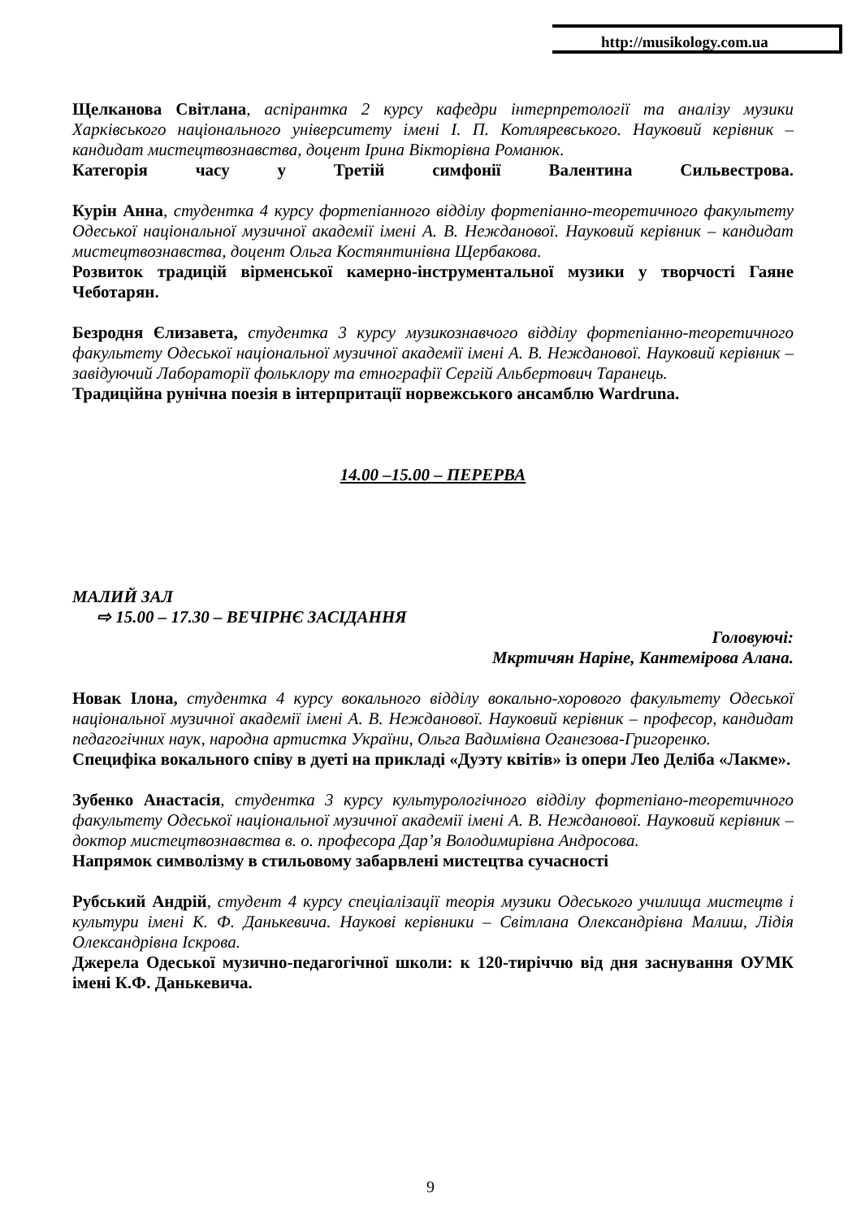http://musikology.com.ua
Щелканова Світлана, аспірантка 2 курсу кафедри інтерпретології та аналізу музики Харківського національного університету імені І. П. Котляревського. Науковий керівник – кандидат мистецтвознавства, доцент Ірина Вікторівна Романюк.
Категорія часу у Третій симфонії Валентина Сильвестрова.
Курін Анна, студентка 4 курсу фортепіанного відділу фортепіанно-теоретичного факультету Одеської національної музичної академії імені А. В. Нежданової. Науковий керівник – кандидат мистецтвознавства, доцент Ольга Костянтинівна Щербакова.
Розвиток традицій вірменської камерно-інструментальної музики у творчості Гаяне Чеботарян.
Безродня Єлизавета, студентка 3 курсу музикознавчого відділу фортепіанно-теоретичного факультету Одеської національної музичної академії імені А. В. Нежданової. Науковий керівник – завідуючий Лабораторії фольклору та етнографії Сергій Альбертович Таранець.
Традиційна рунічна поезія в інтерпритації норвежського ансамблю Wardruna.
14.00 –15.00 – ПЕРЕРВА
МАЛИЙ ЗАЛ
⇨ 15.00 – 17.30 – ВЕЧІРНЄ ЗАСІДАННЯ
Головуючі:
Мкртичян Наріне, Кантемірова Алана.
Новак Ілона, студентка 4 курсу вокального відділу вокально-хорового факультету Одеської національної музичної академії імені А. В. Нежданової. Науковий керівник – професор, кандидат педагогічних наук, народна артистка України, Ольга Вадимівна Оганезова-Григоренко.
Специфіка вокального співу в дуеті на прикладі «Дуэту квітів» із опери Лео Деліба «Лакме».
Зубенко Анастасія, студентка 3 курсу культурологічного відділу фортепіано-теоретичного факультету Одеської національної музичної академії імені А. В. Нежданової. Науковий керівник – доктор мистецтвознавства в. о. професора Дар’я Володимирівна Андросова.
Напрямок символізму в стильовому забарвлені мистецтва сучасності
Рубський Андрій, студент 4 курсу спеціалізації теорія музики Одеського училища мистецтв і культури імені К. Ф. Данькевича. Наукові керівники – Світлана Олександрівна Малиш, Лідія Олександрівна Іскрова.
Джерела Одеської музично-педагогічної школи: к 120-тиріччю від дня заснування ОУМК імені К.Ф. Данькевича.
9